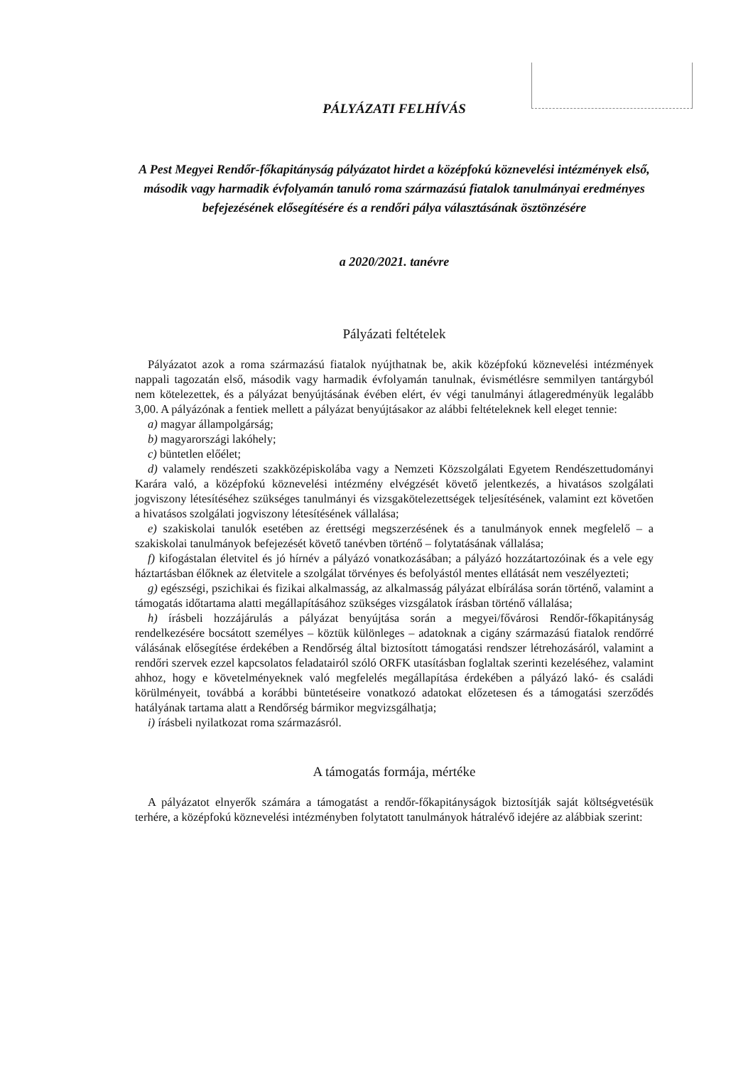PÁLYÁZATI FELHÍVÁS
A Pest Megyei Rendőr-főkapitányság pályázatot hirdet a középfokú köznevelési intézmények első, második vagy harmadik évfolyamán tanuló roma származású fiatalok tanulmányai eredményes befejezésének elősegítésére és a rendőri pálya választásának ösztönzésére
a 2020/2021. tanévre
Pályázati feltételek
Pályázatot azok a roma származású fiatalok nyújthatnak be, akik középfokú köznevelési intézmények nappali tagozatán első, második vagy harmadik évfolyamán tanulnak, évismétlésre semmilyen tantárgyból nem kötelezettek, és a pályázat benyújtásának évében elért, év végi tanulmányi átlageredményük legalább 3,00. A pályázónak a fentiek mellett a pályázat benyújtásakor az alábbi feltételeknek kell eleget tennie:
a) magyar állampolgárság;
b) magyarországi lakóhely;
c) büntetlen előélet;
d) valamely rendészeti szakközépiskolába vagy a Nemzeti Közszolgálati Egyetem Rendészettudományi Karára való, a középfokú köznevelési intézmény elvégzését követő jelentkezés, a hivatásos szolgálati jogviszony létesítéséhez szükséges tanulmányi és vizsgakötelezettségek teljesítésének, valamint ezt követően a hivatásos szolgálati jogviszony létesítésének vállalása;
e) szakiskolai tanulók esetében az érettségi megszerzésének és a tanulmányok ennek megfelelő – a szakiskolai tanulmányok befejezését követő tanévben történő – folytatásának vállalása;
f) kifogástalan életvitel és jó hírnév a pályázó vonatkozásában; a pályázó hozzátartozóinak és a vele egy háztartásban élőknek az életvitele a szolgálat törvényes és befolyástól mentes ellátását nem veszélyezteti;
g) egészségi, pszichikai és fizikai alkalmasság, az alkalmasság pályázat elbírálása során történő, valamint a támogatás időtartama alatti megállapításához szükséges vizsgálatok írásban történő vállalása;
h) írásbeli hozzájárulás a pályázat benyújtása során a megyei/fővárosi Rendőr-főkapitányság rendelkezésére bocsátott személyes – köztük különleges – adatoknak a cigány származású fiatalok rendőrré válásának elősegítése érdekében a Rendőrség által biztosított támogatási rendszer létrehozásáról, valamint a rendőri szervek ezzel kapcsolatos feladatairól szóló ORFK utasításban foglaltak szerinti kezeléséhez, valamint ahhoz, hogy e követelményeknek való megfelelés megállapítása érdekében a pályázó lakó- és családi körülményeit, továbbá a korábbi büntetéseire vonatkozó adatokat előzetesen és a támogatási szerződés hatályának tartama alatt a Rendőrség bármikor megvizsgálhatja;
i) írásbeli nyilatkozat roma származásról.
A támogatás formája, mértéke
A pályázatot elnyerők számára a támogatást a rendőr-főkapitányságok biztosítják saját költségvetésük terhére, a középfokú köznevelési intézményben folytatott tanulmányok hátralévő idejére az alábbiak szerint: